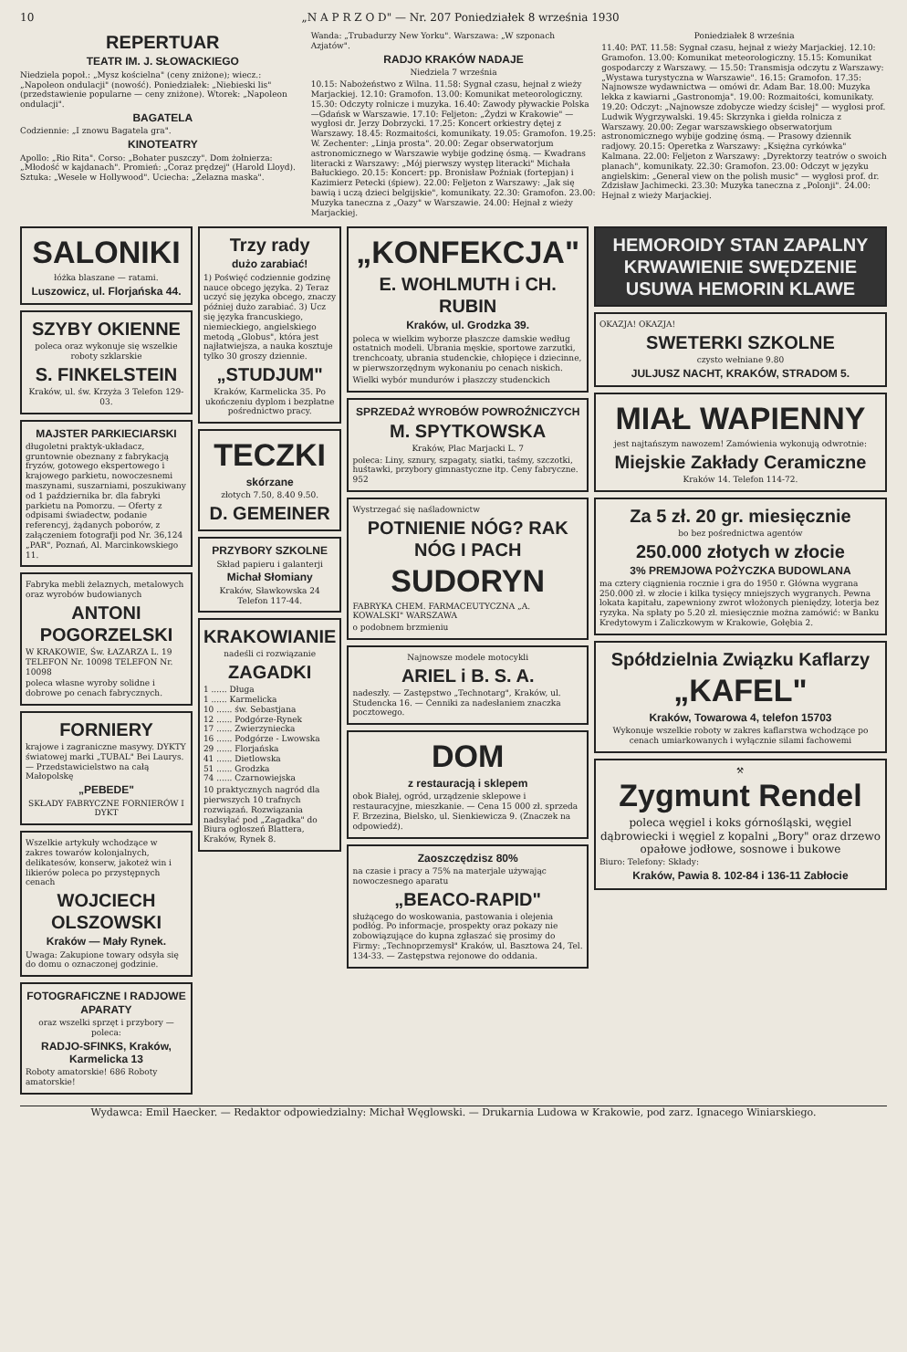10 „N A P R Z O D" — Nr. 207 Poniedziałek 8 września 1930
REPERTUAR
TEATR IM. J. SŁOWACKIEGO
Niedziela popoł.: „Mysz kościelna" (ceny zniżone); wiecz.: „Napoleon ondulacji" (nowość). Poniedziałek: „Niebieski lis" (przedstawienie popularne — ceny zniżone). Wtorek: „Napoleon ondulacji".
BAGATELA
Codziennie: „I znowu Bagatela gra".
KINOTEATRY
Apollo: „Rio Rita". Corso: „Bohater puszczy". Dom żołnierza: „Młodość w kajdanach". Promień: „Coraz prędzej" (Harold Lloyd). Sztuka: „Wesele w Hollywood". Uciecha: „Żelazna maska".
Wanda: „Trubadurzy New Yorku". Warszawa: „W szponach Azjatów".
RADJO KRAKÓW NADAJE
Niedziela 7 września
10.15: Nabożeństwo z Wilna. 11.58: Sygnał czasu, hejnał z wieży Marjackiej. 12.10: Gramofon. 13.00: Komunikat meteorologiczny. 15.30: Odczyty rolnicze i muzyka. 16.40: Zawody pływackie Polska—Gdańsk w Warszawie. 17.10: Feljeton: „Żydzi w Krakowie" — wygłosi dr. Jerzy Dobrzycki. 17.25: Koncert orkiestry dętej z Warszawy. 18.45: Rozmaitości, komunikaty. 19.05: Gramofon. 19.25: W. Zechenter: „Linja prosta". 20.00: Zegar obserwatorjum astronomicznego w Warszawie wybije godzinę ósmą. — Kwadrans literacki z Warszawy: „Mój pierwszy występ literacki" Michała Bałuckiego. 20.15: Koncert: pp. Bronisław Poźniak (fortepjan) i Kazimierz Petecki (śpiew). 22.00: Feljeton z Warszawy: „Jak się bawią i uczą dzieci belgijskie", komunikaty. 22.30: Gramofon. 23.00: Muzyka taneczna z „Oazy" w Warszawie. 24.00: Hejnał z wieży Marjackiej.
Poniedziałek 8 września
11.40: PAT. 11.58: Sygnał czasu, hejnał z wieży Marjackiej. 12.10: Gramofon. 13.00: Komunikat meteorologiczny. 15.15: Komunikat gospodarczy z Warszawy. — 15.50: Transmisja odczytu z Warszawy: „Wystawa turystyczna w Warszawie". 16.15: Gramofon. 17.35: Najnowsze wydawnictwa — omówi dr. Adam Bar. 18.00: Muzyka lekka z kawiarni „Gastronomja". 19.00: Rozmaitości, komunikaty. 19.20: Odczyt: „Najnowsze zdobycze wiedzy ścisłej" — wygłosi prof. Ludwik Wygrzywalski. 19.45: Skrzynka i giełda rolnicza z Warszawy. 20.00: Zegar warszawskiego obserwatorjum astronomicznego wybije godzinę ósmą. — Prasowy dziennik radjowy. 20.15: Operetka z Warszawy: „Księżna cyrkówka" Kalmana. 22.00: Feljeton z Warszawy: „Dyrektorzy teatrów o swoich planach", komunikaty. 22.30: Gramofon. 23.00: Odczyt w języku angielskim: „General view on the polish music" — wygłosi prof. dr. Zdzisław Jachimecki. 23.30: Muzyka taneczna z „Polonji". 24.00: Hejnał z wieży Marjackiej.
SALONIKI
łóżka blaszane — ratami.
Luszowicz, ul. Florjańska 44.
SZYBY OKIENNE
poleca oraz wykonuje się wszelkie roboty szklarskie
S. FINKELSTEIN
Kraków, ul. św. Krzyża 3 Telefon 129-03.
MAJSTER PARKIECIARSKI
długoletni praktyk-układacz, gruntownie obeznany z fabrykacją fryzów, gotowego ekspertowego i krajowego parkietu, nowoczesnemi maszynami, suszarniami, poszukiwany od 1 października br. dla fabryki parkietu na Pomorzu. — Oferty z odpisami świadectw, podanie referencyj, żądanych poborów, z załączeniem fotografji pod Nr. 36,124 „PAR", Poznań, Al. Marcinkowskiego 11.
Fabryka mebli żelaznych, metalowych oraz wyrobów budowianych
ANTONI POGORZELSKI
W KRAKOWIE, Św. ŁAZARZA L. 19 TELEFON Nr. 10098 TELEFON Nr. 10098
poleca własne wyroby solidne i dobrowe po cenach fabrycznych.
FORNIERY
krajowe i zagraniczne masywy. DYKTY światowej marki „TUBAL" Bei Laurys. — Przedstawicielstwo na całą Małopolskę
„PEBEDE"
SKŁADY FABRYCZNE FORNIERÓW I DYKT
Wszelkie artykuły wchodzące w zakres towarów kolonjalnych, delikatesów, konserw, jakoteż win i likierów poleca po przystępnych cenach
WOJCIECH OLSZOWSKI
Kraków — Mały Rynek.
Uwaga: Zakupione towary odsyła się do domu o oznaczonej godzinie.
FOTOGRAFICZNE I RADJOWE APARATY
oraz wszelki sprzęt i przybory — poleca:
RADJO-SFINKS, Kraków, Karmelicka 13
Roboty amatorskie! 686 Roboty amatorskie!
Trzy rady
dużo zarabiać!
1) Poświęć codziennie godzinę nauce obcego języka. 2) Teraz uczyć się języka obcego, znaczy później dużo zarabiać. 3) Ucz się języka francuskiego, niemieckiego, angielskiego metodą „Globus", która jest najłatwiejsza, a nauka kosztuje tylko 30 groszy dziennie.
„STUDJUM"
Kraków, Karmelicka 35. Po ukończeniu dyplom i bezpłatne pośrednictwo pracy.
TECZKI
skórzane
złotych 7.50, 8.40 9.50.
D. GEMEINER
PRZYBORY SZKOLNE
Skład papieru i galanterji
Michał Słomiany
Kraków, Sławkowska 24 Telefon 117-44.
KRAKOWIANIE
nadeśli ci rozwiązanie
ZAGADKI
1 ...... Długa
1 ...... Karmelicka
10 ...... św. Sebastjana
12 ...... Podgórze-Rynek
17 ...... Zwierzyniecka
16 ...... Podgórze - Lwowska
29 ...... Florjańska
41 ...... Dietlowska
51 ...... Grodzka
74 ...... Czarnowiejska
10 praktycznych nagród dla pierwszych 10 trafnych rozwiązań. Rozwiązania nadsyłać pod „Zagadka" do Biura ogłoszeń Blattera, Kraków, Rynek 8.
„KONFEKCJA"
E. WOHLMUTH i CH. RUBIN
Kraków, ul. Grodzka 39.
poleca w wielkim wyborze płaszcze damskie według ostatnich modeli. Ubrania męskie, sportowe zarzutki, trenchcoaty, ubrania studenckie, chłopięce i dziecinne, w pierwszorzędnym wykonaniu po cenach niskich.
Wielki wybór mundurów i płaszczy studenckich
SPRZEDAŻ WYROBÓW POWROŹNICZYCH
M. SPYTKOWSKA
Kraków, Plac Marjacki L. 7
poleca: Liny, sznury, szpagaty, siatki, taśmy, szczotki, huśtawki, przybory gimnastyczne itp. Ceny fabryczne. 952
Wystrzegać się naśladownictw
POTNIENIE NÓG? RAK NÓG I PACH
SUDORYN
FABRYKA CHEM. FARMACEUTYCZNA „A. KOWALSKI" WARSZAWA
o podobnem brzmieniu
Najnowsze modele motocykli
ARIEL i B. S. A.
nadeszły. — Zastępstwo „Technotarg", Kraków, ul. Studencka 16. — Cenniki za nadesłaniem znaczka pocztowego.
DOM
z restauracją i sklepem
obok Białej, ogród, urządzenie sklepowe i restauracyjne, mieszkanie. — Cena 15 000 zł. sprzeda F. Brzezina, Bielsko, ul. Sienkiewicza 9. (Znaczek na odpowiedź).
Zaoszczędzisz 80%
na czasie i pracy a 75% na materjale używając nowoczesnego aparatu
„BEACO-RAPID"
służącego do woskowania, pastowania i olejenia podłóg. Po informacje, prospekty oraz pokazy nie zobowiązujące do kupna zgłaszać się prosimy do Firmy: „Technoprzemysł" Kraków, ul. Basztowa 24, Tel. 134-33. — Zastępstwa rejonowe do oddania.
HEMOROIDY STAN ZAPALNY KRWAWIENIE SWĘDZENIE USUWA HEMORIN KLAWE
OKAZJA! OKAZJA!
SWETERKI SZKOLNE
czysto wełniane 9.80
JULJUSZ NACHT, KRAKÓW, STRADOM 5.
MIAŁ WAPIENNY
jest najtańszym nawozem! Zamówienia wykonują odwrotnie:
Miejskie Zakłady Ceramiczne
Kraków 14. Telefon 114-72.
Za 5 zł. 20 gr. miesięcznie
bo bez pośrednictwa agentów
250.000 złotych w złocie
3% PREMJOWA POŻYCZKA BUDOWLANA
ma cztery ciągnienia rocznie i gra do 1950 r. Główna wygrana 250.000 zł. w złocie i kilka tysięcy mniejszych wygranych. Pewna lokata kapitału, zapewniony zwrot włożonych pieniędzy, loterja bez ryzyka. Na spłaty po 5.20 zł. miesięcznie można zamówić: w Banku Kredytowym i Zaliczkowym w Krakowie, Gołębia 2.
Spółdzielnia Związku Kaflarzy
„KAFEL"
Kraków, Towarowa 4, telefon 15703
Wykonuje wszelkie roboty w zakres kaflarstwa wchodzące po cenach umiarkowanych i wyłącznie silami fachowemi
⚒
Zygmunt Rendel
poleca węgiel i koks górnośląski, węgiel dąbrowiecki i węgiel z kopalni „Bory" oraz drzewo opałowe jodłowe, sosnowe i bukowe
Biuro: Telefony: Składy:
Kraków, Pawia 8. 102-84 i 136-11 Zabłocie
Wydawca: Emil Haecker. — Redaktor odpowiedzialny: Michał Węglowski. — Drukarnia Ludowa w Krakowie, pod zarz. Ignacego Winiarskiego.